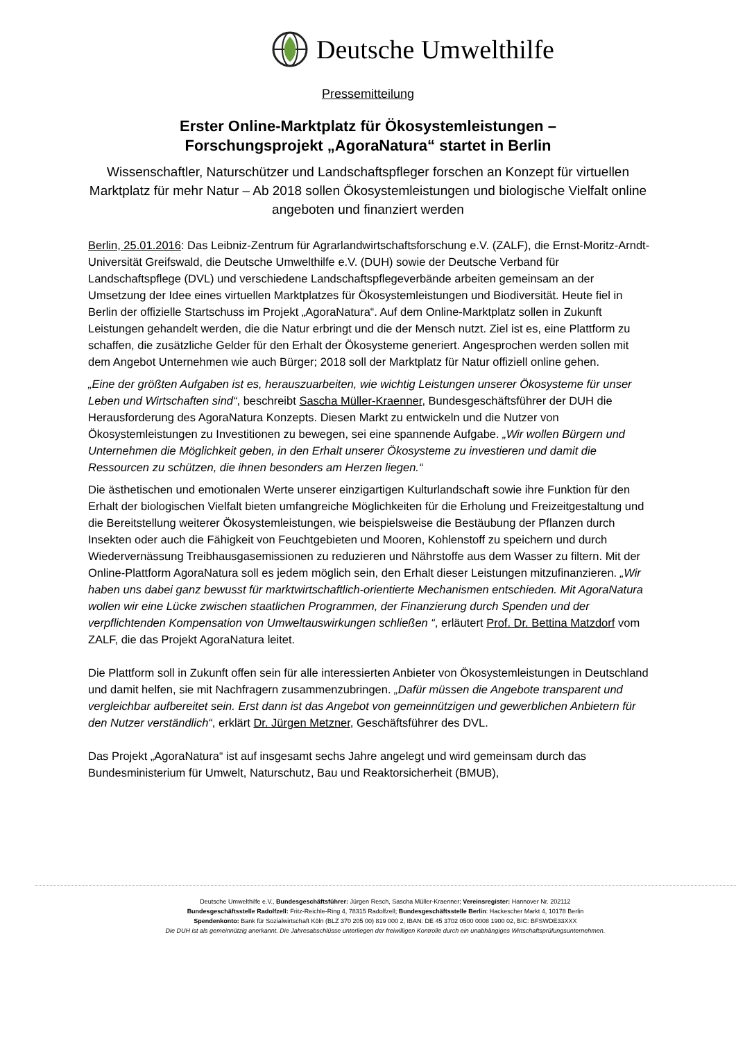Deutsche Umwelthilfe
Pressemitteilung
Erster Online-Marktplatz für Ökosystemleistungen –
Forschungsprojekt „AgoraNatura“ startet in Berlin
Wissenschaftler, Naturschützer und Landschaftspfleger forschen an Konzept für virtuellen Marktplatz für mehr Natur – Ab 2018 sollen Ökosystemleistungen und biologische Vielfalt online angeboten und finanziert werden
Berlin, 25.01.2016: Das Leibniz-Zentrum für Agrarlandwirtschaftsforschung e.V. (ZALF), die Ernst-Moritz-Arndt-Universität Greifswald, die Deutsche Umwelthilfe e.V. (DUH) sowie der Deutsche Verband für Landschaftspflege (DVL) und verschiedene Landschaftspflegeverbände arbeiten gemeinsam an der Umsetzung der Idee eines virtuellen Marktplatzes für Ökosystemleistungen und Biodiversität. Heute fiel in Berlin der offizielle Startschuss im Projekt „AgoraNatura“. Auf dem Online-Marktplatz sollen in Zukunft Leistungen gehandelt werden, die die Natur erbringt und die der Mensch nutzt. Ziel ist es, eine Plattform zu schaffen, die zusätzliche Gelder für den Erhalt der Ökosysteme generiert. Angesprochen werden sollen mit dem Angebot Unternehmen wie auch Bürger; 2018 soll der Marktplatz für Natur offiziell online gehen.
„Eine der größten Aufgaben ist es, herauszuarbeiten, wie wichtig Leistungen unserer Ökosysteme für unser Leben und Wirtschaften sind“, beschreibt Sascha Müller-Kraenner, Bundesgeschäftsführer der DUH die Herausforderung des AgoraNatura Konzepts. Diesen Markt zu entwickeln und die Nutzer von Ökosystemleistungen zu Investitionen zu bewegen, sei eine spannende Aufgabe. „Wir wollen Bürgern und Unternehmen die Möglichkeit geben, in den Erhalt unserer Ökosysteme zu investieren und damit die Ressourcen zu schützen, die ihnen besonders am Herzen liegen.“
Die ästhetischen und emotionalen Werte unserer einzigartigen Kulturlandschaft sowie ihre Funktion für den Erhalt der biologischen Vielfalt bieten umfangreiche Möglichkeiten für die Erholung und Freizeitgestaltung und die Bereitstellung weiterer Ökosystemleistungen, wie beispielsweise die Bestäubung der Pflanzen durch Insekten oder auch die Fähigkeit von Feuchtgebieten und Mooren, Kohlenstoff zu speichern und durch Wiedervernässung Treibhausgasemissionen zu reduzieren und Nährstoffe aus dem Wasser zu filtern. Mit der Online-Plattform AgoraNatura soll es jedem möglich sein, den Erhalt dieser Leistungen mitzufinanzieren. „Wir haben uns dabei ganz bewusst für marktwirtschaftlich-orientierte Mechanismen entschieden. Mit AgoraNatura wollen wir eine Lücke zwischen staatlichen Programmen, der Finanzierung durch Spenden und der verpflichtenden Kompensation von Umweltauswirkungen schließen “, erläutert Prof. Dr. Bettina Matzdorf vom ZALF, die das Projekt AgoraNatura leitet.
Die Plattform soll in Zukunft offen sein für alle interessierten Anbieter von Ökosystemleistungen in Deutschland und damit helfen, sie mit Nachfragern zusammenzubringen. „Dafür müssen die Angebote transparent und vergleichbar aufbereitet sein. Erst dann ist das Angebot von gemeinnützigen und gewerblichen Anbietern für den Nutzer verständlich“, erklärt Dr. Jürgen Metzner, Geschäftsführer des DVL.
Das Projekt „AgoraNatura“ ist auf insgesamt sechs Jahre angelegt und wird gemeinsam durch das Bundesministerium für Umwelt, Naturschutz, Bau und Reaktorsicherheit (BMUB),
Deutsche Umwelthilfe e.V., Bundesgeschäftsführer: Jürgen Resch, Sascha Müller-Kraenner; Vereinsregister: Hannover Nr. 202112
Bundesgeschäftsstelle Radolfzell: Fritz-Reichle-Ring 4, 78315 Radolfzell; Bundesgeschäftsstelle Berlin: Hackescher Markt 4, 10178 Berlin
Spendenkonto: Bank für Sozialwirtschaft Köln (BLZ 370 205 00) 819 000 2, IBAN: DE 45 3702 0500 0008 1900 02, BIC: BFSWDE33XXX
Die DUH ist als gemeinnützig anerkannt. Die Jahresabschlüsse unterliegen der freiwilligen Kontrolle durch ein unabhängiges Wirtschaftsprüfungsunternehmen.